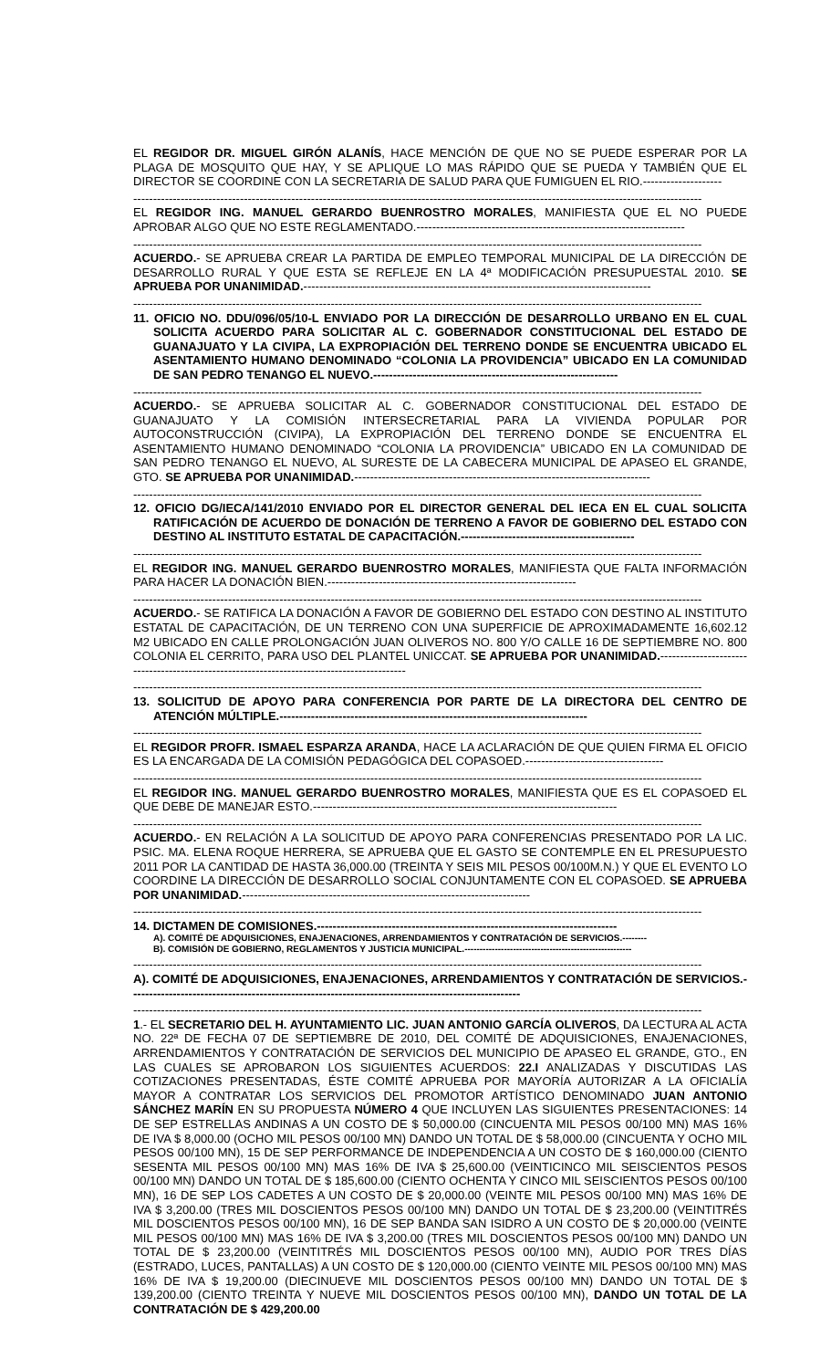EL REGIDOR DR. MIGUEL GIRÓN ALANÍS, HACE MENCIÓN DE QUE NO SE PUEDE ESPERAR POR LA PLAGA DE MOSQUITO QUE HAY, Y SE APLIQUE LO MAS RÁPIDO QUE SE PUEDA Y TAMBIÉN QUE EL DIRECTOR SE COORDINE CON LA SECRETARIA DE SALUD PARA QUE FUMIGUEN EL RIO.--------------------
------------------------------------------------------------------------------------------------------------------------------------------------
EL REGIDOR ING. MANUEL GERARDO BUENROSTRO MORALES, MANIFIESTA QUE EL NO PUEDE APROBAR ALGO QUE NO ESTE REGLAMENTADO.--------------------------------------------------------------------
------------------------------------------------------------------------------------------------------------------------------------------------
ACUERDO.- SE APRUEBA CREAR LA PARTIDA DE EMPLEO TEMPORAL MUNICIPAL DE LA DIRECCIÓN DE DESARROLLO RURAL Y QUE ESTA SE REFLEJE EN LA 4ª MODIFICACIÓN PRESUPUESTAL 2010. SE APRUEBA POR UNANIMIDAD.----------------------------------------------------------------------------------------
------------------------------------------------------------------------------------------------------------------------------------------------
11. OFICIO NO. DDU/096/05/10-L ENVIADO POR LA DIRECCIÓN DE DESARROLLO URBANO EN EL CUAL SOLICITA ACUERDO PARA SOLICITAR AL C. GOBERNADOR CONSTITUCIONAL DEL ESTADO DE GUANAJUATO Y LA CIVIPA, LA EXPROPIACIÓN DEL TERRENO DONDE SE ENCUENTRA UBICADO EL ASENTAMIENTO HUMANO DENOMINADO “COLONIA LA PROVIDENCIA” UBICADO EN LA COMUNIDAD DE SAN PEDRO TENANGO EL NUEVO.--------------------------------------------------------------
------------------------------------------------------------------------------------------------------------------------------------------------
ACUERDO.- SE APRUEBA SOLICITAR AL C. GOBERNADOR CONSTITUCIONAL DEL ESTADO DE GUANAJUATO Y LA COMISIÓN INTERSECRETARIAL PARA LA VIVIENDA POPULAR POR AUTOCONSTRUCCIÓN (CIVIPA), LA EXPROPIACIÓN DEL TERRENO DONDE SE ENCUENTRA EL ASENTAMIENTO HUMANO DENOMINADO “COLONIA LA PROVIDENCIA” UBICADO EN LA COMUNIDAD DE SAN PEDRO TENANGO EL NUEVO, AL SURESTE DE LA CABECERA MUNICIPAL DE APASEO EL GRANDE, GTO. SE APRUEBA POR UNANIMIDAD.---------------------------------------------------------------------------
------------------------------------------------------------------------------------------------------------------------------------------------
12. OFICIO DG/IECA/141/2010 ENVIADO POR EL DIRECTOR GENERAL DEL IECA EN EL CUAL SOLICITA RATIFICACIÓN DE ACUERDO DE DONACIÓN DE TERRENO A FAVOR DE GOBIERNO DEL ESTADO CON DESTINO AL INSTITUTO ESTATAL DE CAPACITACIÓN.--------------------------------------------
------------------------------------------------------------------------------------------------------------------------------------------------
EL REGIDOR ING. MANUEL GERARDO BUENROSTRO MORALES, MANIFIESTA QUE FALTA INFORMACIÓN PARA HACER LA DONACIÓN BIEN.---------------------------------------------------------------
------------------------------------------------------------------------------------------------------------------------------------------------
ACUERDO.- SE RATIFICA LA DONACIÓN A FAVOR DE GOBIERNO DEL ESTADO CON DESTINO AL INSTITUTO ESTATAL DE CAPACITACIÓN, DE UN TERRENO CON UNA SUPERFICIE DE APROXIMADAMENTE 16,602.12 M2 UBICADO EN CALLE PROLONGACIÓN JUAN OLIVEROS NO. 800 Y/O CALLE 16 DE SEPTIEMBRE NO. 800 COLONIA EL CERRITO, PARA USO DEL PLANTEL UNICCAT. SE APRUEBA POR UNANIMIDAD.-------------------------------------------------------------------------------------------
------------------------------------------------------------------------------------------------------------------------------------------------
13. SOLICITUD DE APOYO PARA CONFERENCIA POR PARTE DE LA DIRECTORA DEL CENTRO DE ATENCIÓN MÚLTIPLE.------------------------------------------------------------------------------
------------------------------------------------------------------------------------------------------------------------------------------------
EL REGIDOR PROFR. ISMAEL ESPARZA ARANDA, HACE LA ACLARACIÓN DE QUE QUIEN FIRMA EL OFICIO ES LA ENCARGADA DE LA COMISIÓN PEDAGÓGICA DEL COPASOED.-----------------------------------
------------------------------------------------------------------------------------------------------------------------------------------------
EL REGIDOR ING. MANUEL GERARDO BUENROSTRO MORALES, MANIFIESTA QUE ES EL COPASOED EL QUE DEBE DE MANEJAR ESTO.-----------------------------------------------------------------------------
------------------------------------------------------------------------------------------------------------------------------------------------
ACUERDO.- EN RELACIÓN A LA SOLICITUD DE APOYO PARA CONFERENCIAS PRESENTADO POR LA LIC. PSIC. MA. ELENA ROQUE HERRERA, SE APRUEBA QUE EL GASTO SE CONTEMPLE EN EL PRESUPUESTO 2011 POR LA CANTIDAD DE HASTA 36,000.00 (TREINTA Y SEIS MIL PESOS 00/100M.N.) Y QUE EL EVENTO LO COORDINE LA DIRECCIÓN DE DESARROLLO SOCIAL CONJUNTAMENTE CON EL COPASOED. SE APRUEBA POR UNANIMIDAD.-------------------------------------------------------------------------
------------------------------------------------------------------------------------------------------------------------------------------------
14. DICTAMEN DE COMISIONES.----------------------------------------------------------------------------
A). COMITÉ DE ADQUISICIONES, ENAJENACIONES, ARRENDAMIENTOS Y CONTRATACIÓN DE SERVICIOS.--------
B). COMISIÓN DE GOBIERNO, REGLAMENTOS Y JUSTICIA MUNICIPAL.-------------------------------------------------------
------------------------------------------------------------------------------------------------------------------------------------------------
A). COMITÉ DE ADQUISICIONES, ENAJENACIONES, ARRENDAMIENTOS Y CONTRATACIÓN DE SERVICIOS.---------------------------------------------------------------------------------------------------
------------------------------------------------------------------------------------------------------------------------------------------------
1.- EL SECRETARIO DEL H. AYUNTAMIENTO LIC. JUAN ANTONIO GARCÍA OLIVEROS, DA LECTURA AL ACTA NO. 22ª DE FECHA 07 DE SEPTIEMBRE DE 2010, DEL COMITÉ DE ADQUISICIONES, ENAJENACIONES, ARRENDAMIENTOS Y CONTRATACIÓN DE SERVICIOS DEL MUNICIPIO DE APASEO EL GRANDE, GTO., EN LAS CUALES SE APROBARON LOS SIGUIENTES ACUERDOS: 22.I ANALIZADAS Y DISCUTIDAS LAS COTIZACIONES PRESENTADAS, ÉSTE COMITÉ APRUEBA POR MAYORÍA AUTORIZAR A LA OFICIALÍA MAYOR A CONTRATAR LOS SERVICIOS DEL PROMOTOR ARTÍSTICO DENOMINADO JUAN ANTONIO SÁNCHEZ MARÍN EN SU PROPUESTA NÚMERO 4 QUE INCLUYEN LAS SIGUIENTES PRESENTACIONES: 14 DE SEP ESTRELLAS ANDINAS A UN COSTO DE $ 50,000.00 (CINCUENTA MIL PESOS 00/100 MN) MAS 16% DE IVA $ 8,000.00 (OCHO MIL PESOS 00/100 MN) DANDO UN TOTAL DE $ 58,000.00 (CINCUENTA Y OCHO MIL PESOS 00/100 MN), 15 DE SEP PERFORMANCE DE INDEPENDENCIA A UN COSTO DE $ 160,000.00 (CIENTO SESENTA MIL PESOS 00/100 MN) MAS 16% DE IVA $ 25,600.00 (VEINTICINCO MIL SEISCIENTOS PESOS 00/100 MN) DANDO UN TOTAL DE $ 185,600.00 (CIENTO OCHENTA Y CINCO MIL SEISCIENTOS PESOS 00/100 MN), 16 DE SEP LOS CADETES A UN COSTO DE $ 20,000.00 (VEINTE MIL PESOS 00/100 MN) MAS 16% DE IVA $ 3,200.00 (TRES MIL DOSCIENTOS PESOS 00/100 MN) DANDO UN TOTAL DE $ 23,200.00 (VEINTITRÉS MIL DOSCIENTOS PESOS 00/100 MN), 16 DE SEP BANDA SAN ISIDRO A UN COSTO DE $ 20,000.00 (VEINTE MIL PESOS 00/100 MN) MAS 16% DE IVA $ 3,200.00 (TRES MIL DOSCIENTOS PESOS 00/100 MN) DANDO UN TOTAL DE $ 23,200.00 (VEINTITRÉS MIL DOSCIENTOS PESOS 00/100 MN), AUDIO POR TRES DÍAS (ESTRADO, LUCES, PANTALLAS) A UN COSTO DE $ 120,000.00 (CIENTO VEINTE MIL PESOS 00/100 MN) MAS 16% DE IVA $ 19,200.00 (DIECINUEVE MIL DOSCIENTOS PESOS 00/100 MN) DANDO UN TOTAL DE $ 139,200.00 (CIENTO TREINTA Y NUEVE MIL DOSCIENTOS PESOS 00/100 MN), DANDO UN TOTAL DE LA CONTRATACIÓN DE $ 429,200.00